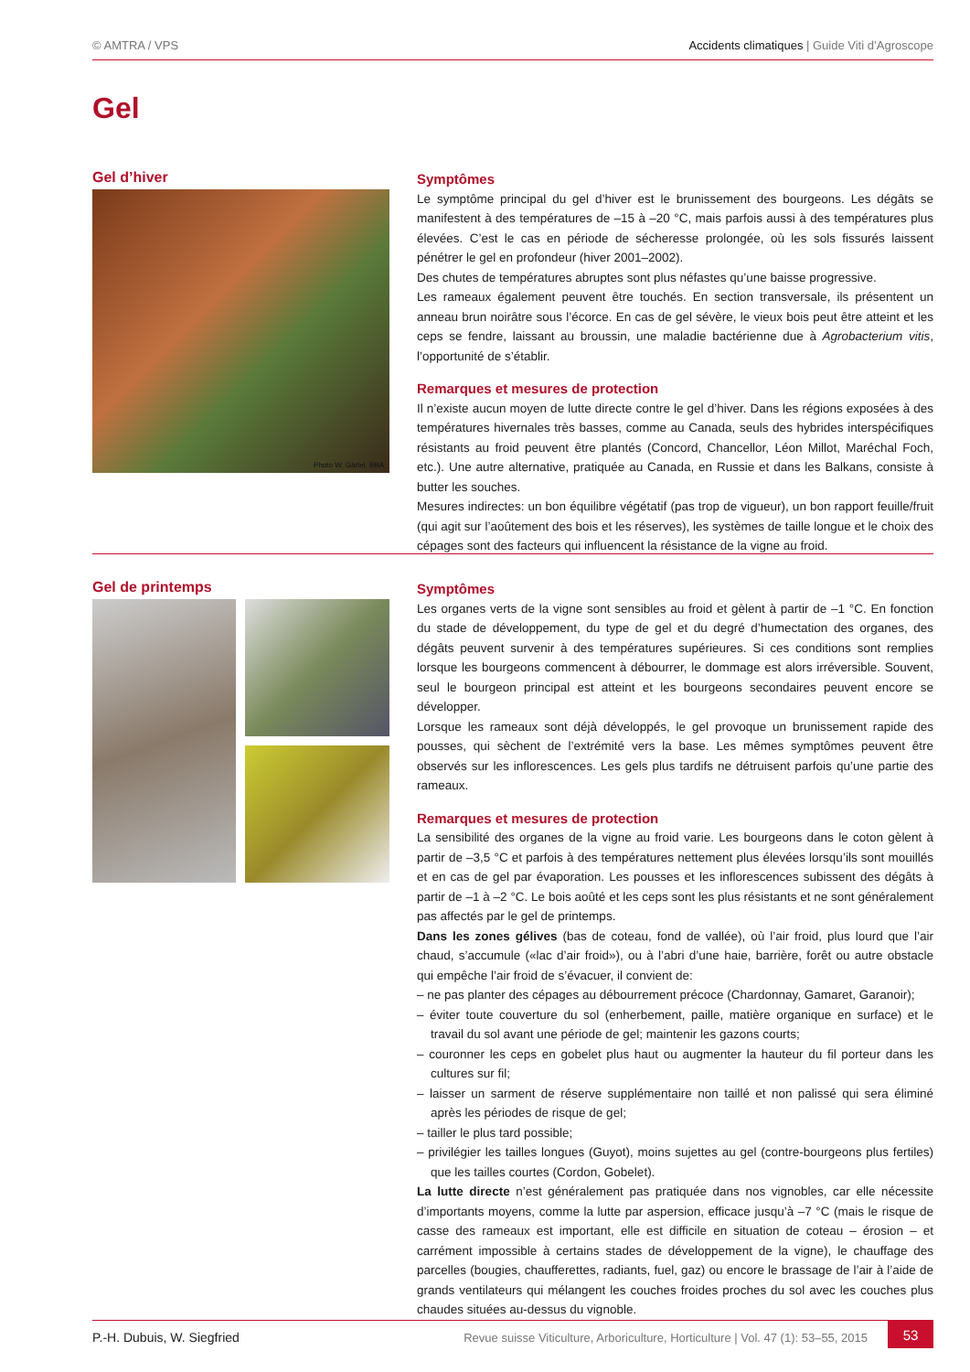© AMTRA / VPS Accidents climatiques | Guide Viti d’Agroscope
Gel
Gel d’hiver
Photo W. Gärtel, BBA
Symptômes
Le symptôme principal du gel d’hiver est le brunissement des bourgeons. Les dégâts se manifestent à des températures de –15 à –20 °C, mais parfois aussi à des températures plus élevées. C’est le cas en période de sécheresse prolongée, où les sols fissurés laissent pénétrer le gel en profondeur (hiver 2001–2002).
Des chutes de températures abruptes sont plus néfastes qu’une baisse progressive.
Les rameaux également peuvent être touchés. En section transversale, ils présentent un anneau brun noirâtre sous l’écorce. En cas de gel sévère, le vieux bois peut être atteint et les ceps se fendre, laissant au broussin, une maladie bactérienne due à Agrobacterium vitis, l’opportunité de s’établir.
Remarques et mesures de protection
Il n’existe aucun moyen de lutte directe contre le gel d’hiver. Dans les régions exposées à des températures hivernales très basses, comme au Canada, seuls des hybrides interspécifiques résistants au froid peuvent être plantés (Concord, Chancellor, Léon Millot, Maréchal Foch, etc.). Une autre alternative, pratiquée au Canada, en Russie et dans les Balkans, consiste à butter les souches.
Mesures indirectes: un bon équilibre végétatif (pas trop de vigueur), un bon rapport feuille/fruit (qui agit sur l’aoûtement des bois et les réserves), les systèmes de taille longue et le choix des cépages sont des facteurs qui influencent la résistance de la vigne au froid.
Gel de printemps
Symptômes
Les organes verts de la vigne sont sensibles au froid et gèlent à partir de –1 °C. En fonction du stade de développement, du type de gel et du degré d’humectation des organes, des dégâts peuvent survenir à des températures supérieures. Si ces conditions sont remplies lorsque les bourgeons commencent à débourrer, le dommage est alors irréversible. Souvent, seul le bourgeon principal est atteint et les bourgeons secondaires peuvent encore se développer.
Lorsque les rameaux sont déjà développés, le gel provoque un brunissement rapide des pousses, qui sèchent de l’extrémité vers la base. Les mêmes symptômes peuvent être observés sur les inflorescences. Les gels plus tardifs ne détruisent parfois qu’une partie des rameaux.
Remarques et mesures de protection
La sensibilité des organes de la vigne au froid varie. Les bourgeons dans le coton gèlent à partir de –3,5 °C et parfois à des températures nettement plus élevées lorsqu’ils sont mouillés et en cas de gel par évaporation. Les pousses et les inflorescences subissent des dégâts à partir de –1 à –2 °C. Le bois aoûté et les ceps sont les plus résistants et ne sont généralement pas affectés par le gel de printemps.
Dans les zones gélives (bas de coteau, fond de vallée), où l’air froid, plus lourd que l’air chaud, s’accumule («lac d’air froid»), ou à l’abri d’une haie, barrière, forêt ou autre obstacle qui empêche l’air froid de s’évacuer, il convient de:
– ne pas planter des cépages au débourrement précoce (Chardonnay, Gamaret, Garanoir);
– éviter toute couverture du sol (enherbement, paille, matière organique en surface) et le travail du sol avant une période de gel; maintenir les gazons courts;
– couronner les ceps en gobelet plus haut ou augmenter la hauteur du fil porteur dans les cultures sur fil;
– laisser un sarment de réserve supplémentaire non taillé et non palissé qui sera éliminé après les périodes de risque de gel;
– tailler le plus tard possible;
– privilégier les tailles longues (Guyot), moins sujettes au gel (contre-bourgeons plus fertiles) que les tailles courtes (Cordon, Gobelet).
La lutte directe n’est généralement pas pratiquée dans nos vignobles, car elle nécessite d’importants moyens, comme la lutte par aspersion, efficace jusqu’à –7 °C (mais le risque de casse des rameaux est important, elle est difficile en situation de coteau – érosion – et carrément impossible à certains stades de développement de la vigne), le chauffage des parcelles (bougies, chaufferettes, radiants, fuel, gaz) ou encore le brassage de l’air à l’aide de grands ventilateurs qui mélangent les couches froides proches du sol avec les couches plus chaudes situées au-dessus du vignoble.
P.-H. Dubuis, W. Siegfried Revue suisse Viticulture, Arboriculture, Horticulture | Vol. 47 (1): 53–55, 2015 53